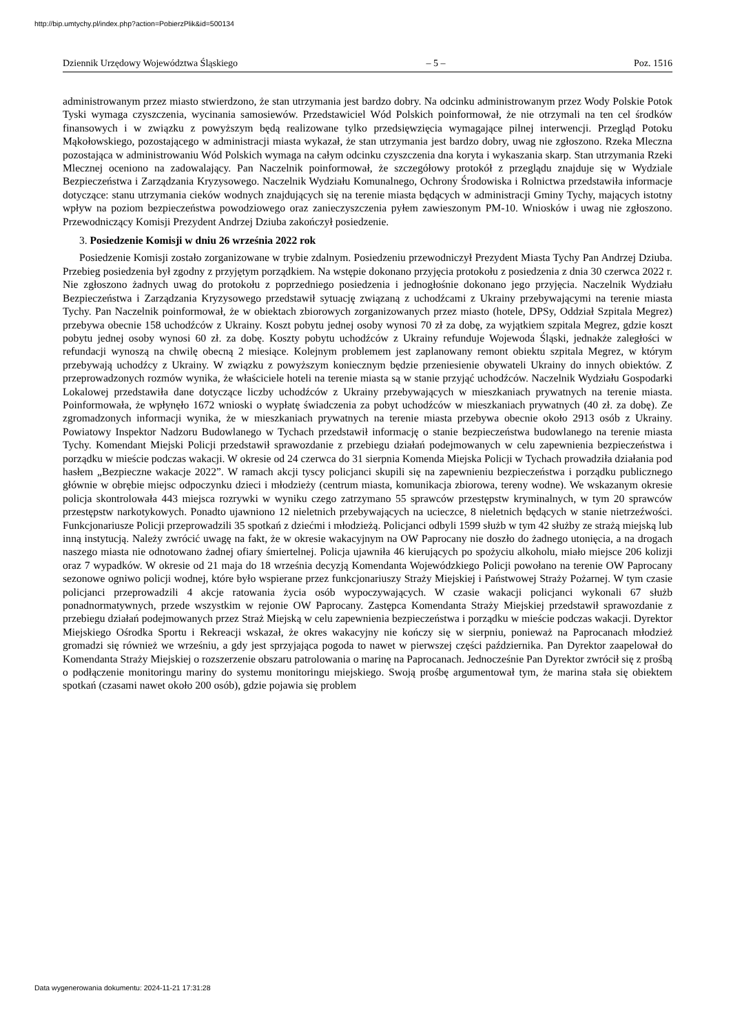http://bip.umtychy.pl/index.php?action=PobierzPlik&id=500134
Dziennik Urzędowy Województwa Śląskiego – 5 – Poz. 1516
administrowanym przez miasto stwierdzono, że stan utrzymania jest bardzo dobry. Na odcinku administrowanym przez Wody Polskie Potok Tyski wymaga czyszczenia, wycinania samosiewów. Przedstawiciel Wód Polskich poinformował, że nie otrzymali na ten cel środków finansowych i w związku z powyższym będą realizowane tylko przedsięwzięcia wymagające pilnej interwencji. Przegląd Potoku Mąkołowskiego, pozostającego w administracji miasta wykazał, że stan utrzymania jest bardzo dobry, uwag nie zgłoszono. Rzeka Mleczna pozostająca w administrowaniu Wód Polskich wymaga na całym odcinku czyszczenia dna koryta i wykaszania skarp. Stan utrzymania Rzeki Mlecznej oceniono na zadowalający. Pan Naczelnik poinformował, że szczegółowy protokół z przeglądu znajduje się w Wydziale Bezpieczeństwa i Zarządzania Kryzysowego. Naczelnik Wydziału Komunalnego, Ochrony Środowiska i Rolnictwa przedstawiła informacje dotyczące: stanu utrzymania cieków wodnych znajdujących się na terenie miasta będących w administracji Gminy Tychy, mających istotny wpływ na poziom bezpieczeństwa powodziowego oraz zanieczyszczenia pyłem zawieszonym PM-10. Wniosków i uwag nie zgłoszono. Przewodniczący Komisji Prezydent Andrzej Dziuba zakończył posiedzenie.
3. Posiedzenie Komisji w dniu 26 września 2022 rok
Posiedzenie Komisji zostało zorganizowane w trybie zdalnym. Posiedzeniu przewodniczył Prezydent Miasta Tychy Pan Andrzej Dziuba. Przebieg posiedzenia był zgodny z przyjętym porządkiem. Na wstępie dokonano przyjęcia protokołu z posiedzenia z dnia 30 czerwca 2022 r. Nie zgłoszono żadnych uwag do protokołu z poprzedniego posiedzenia i jednogłośnie dokonano jego przyjęcia. Naczelnik Wydziału Bezpieczeństwa i Zarządzania Kryzysowego przedstawił sytuację związaną z uchodźcami z Ukrainy przebywającymi na terenie miasta Tychy. Pan Naczelnik poinformował, że w obiektach zbiorowych zorganizowanych przez miasto (hotele, DPSy, Oddział Szpitala Megrez) przebywa obecnie 158 uchodźców z Ukrainy. Koszt pobytu jednej osoby wynosi 70 zł za dobę, za wyjątkiem szpitala Megrez, gdzie koszt pobytu jednej osoby wynosi 60 zł. za dobę. Koszty pobytu uchodźców z Ukrainy refunduje Wojewoda Śląski, jednakże zaległości w refundacji wynoszą na chwilę obecną 2 miesiące. Kolejnym problemem jest zaplanowany remont obiektu szpitala Megrez, w którym przebywają uchodźcy z Ukrainy. W związku z powyższym koniecznym będzie przeniesienie obywateli Ukrainy do innych obiektów. Z przeprowadzonych rozmów wynika, że właściciele hoteli na terenie miasta są w stanie przyjąć uchodźców. Naczelnik Wydziału Gospodarki Lokalowej przedstawiła dane dotyczące liczby uchodźców z Ukrainy przebywających w mieszkaniach prywatnych na terenie miasta. Poinformowała, że wpłynęło 1672 wnioski o wypłatę świadczenia za pobyt uchodźców w mieszkaniach prywatnych (40 zł. za dobę). Ze zgromadzonych informacji wynika, że w mieszkaniach prywatnych na terenie miasta przebywa obecnie około 2913 osób z Ukrainy. Powiatowy Inspektor Nadzoru Budowlanego w Tychach przedstawił informację o stanie bezpieczeństwa budowlanego na terenie miasta Tychy. Komendant Miejski Policji przedstawił sprawozdanie z przebiegu działań podejmowanych w celu zapewnienia bezpieczeństwa i porządku w mieście podczas wakacji. W okresie od 24 czerwca do 31 sierpnia Komenda Miejska Policji w Tychach prowadziła działania pod hasłem „Bezpieczne wakacje 2022”. W ramach akcji tyscy policjanci skupili się na zapewnieniu bezpieczeństwa i porządku publicznego głównie w obrębie miejsc odpoczynku dzieci i młodzieży (centrum miasta, komunikacja zbiorowa, tereny wodne). We wskazanym okresie policja skontrolowała 443 miejsca rozrywki w wyniku czego zatrzymano 55 sprawców przestępstw kryminalnych, w tym 20 sprawców przestępstw narkotykowych. Ponadto ujawniono 12 nieletnich przebywających na ucieczce, 8 nieletnich będących w stanie nietrzeźwości. Funkcjonariusze Policji przeprowadzili 35 spotkań z dziećmi i młodzieżą. Policjanci odbyli 1599 służb w tym 42 służby ze strażą miejską lub inną instytucją. Należy zwrócić uwagę na fakt, że w okresie wakacyjnym na OW Paprocany nie doszło do żadnego utonięcia, a na drogach naszego miasta nie odnotowano żadnej ofiary śmiertelnej. Policja ujawniła 46 kierujących po spożyciu alkoholu, miało miejsce 206 kolizji oraz 7 wypadków. W okresie od 21 maja do 18 września decyzją Komendanta Wojewódzkiego Policji powołano na terenie OW Paprocany sezonowe ogniwo policji wodnej, które było wspierane przez funkcjonariuszy Straży Miejskiej i Państwowej Straży Pożarnej. W tym czasie policjanci przeprowadzili 4 akcje ratowania życia osób wypoczywających. W czasie wakacji policjanci wykonali 67 służb ponadnormatywnych, przede wszystkim w rejonie OW Paprocany. Zastępca Komendanta Straży Miejskiej przedstawił sprawozdanie z przebiegu działań podejmowanych przez Straż Miejską w celu zapewnienia bezpieczeństwa i porządku w mieście podczas wakacji. Dyrektor Miejskiego Ośrodka Sportu i Rekreacji wskazał, że okres wakacyjny nie kończy się w sierpniu, ponieważ na Paprocanach młodzież gromadzi się również we wrześniu, a gdy jest sprzyjająca pogoda to nawet w pierwszej części października. Pan Dyrektor zaapelował do Komendanta Straży Miejskiej o rozszerzenie obszaru patrolowania o marinę na Paprocanach. Jednocześnie Pan Dyrektor zwrócił się z prośbą o podłączenie monitoringu mariny do systemu monitoringu miejskiego. Swoją prośbę argumentował tym, że marina stała się obiektem spotkań (czasami nawet około 200 osób), gdzie pojawia się problem
Data wygenerowania dokumentu: 2024-11-21 17:31:28